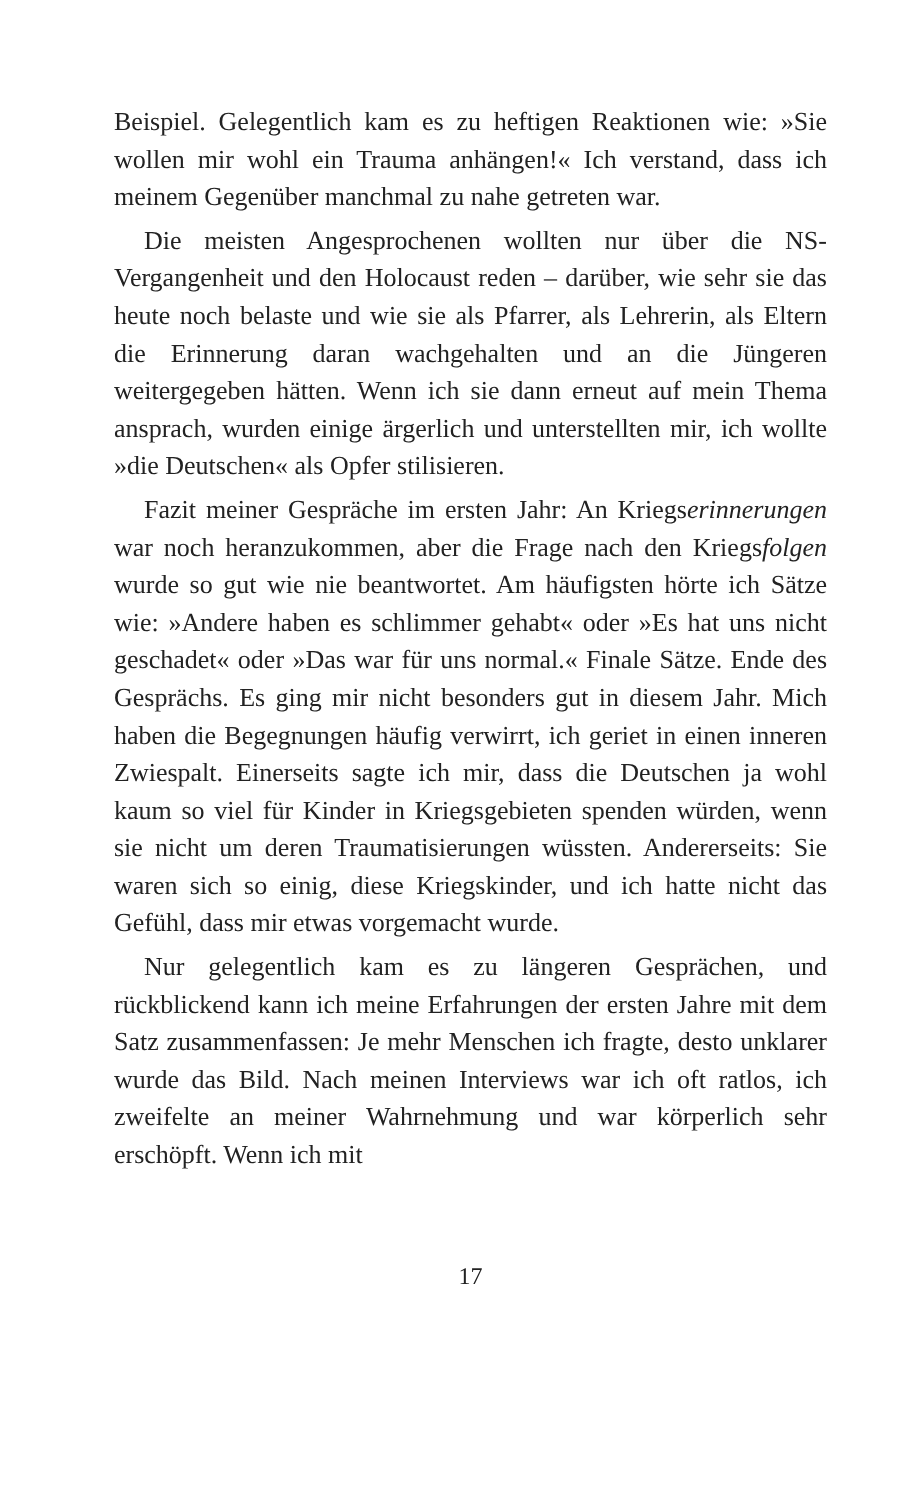Beispiel. Gelegentlich kam es zu heftigen Reaktionen wie: »Sie wollen mir wohl ein Trauma anhängen!« Ich verstand, dass ich meinem Gegenüber manchmal zu nahe getreten war.
Die meisten Angesprochenen wollten nur über die NS-Vergangenheit und den Holocaust reden – darüber, wie sehr sie das heute noch belaste und wie sie als Pfarrer, als Lehrerin, als Eltern die Erinnerung daran wachgehalten und an die Jüngeren weitergegeben hätten. Wenn ich sie dann erneut auf mein Thema ansprach, wurden einige ärgerlich und unterstellten mir, ich wollte »die Deutschen« als Opfer stilisieren.
Fazit meiner Gespräche im ersten Jahr: An Kriegserinnerungen war noch heranzukommen, aber die Frage nach den Kriegsfolgen wurde so gut wie nie beantwortet. Am häufigsten hörte ich Sätze wie: »Andere haben es schlimmer gehabt« oder »Es hat uns nicht geschadet« oder »Das war für uns normal.« Finale Sätze. Ende des Gesprächs. Es ging mir nicht besonders gut in diesem Jahr. Mich haben die Begegnungen häufig verwirrt, ich geriet in einen inneren Zwiespalt. Einerseits sagte ich mir, dass die Deutschen ja wohl kaum so viel für Kinder in Kriegsgebieten spenden würden, wenn sie nicht um deren Traumatisierungen wüssten. Andererseits: Sie waren sich so einig, diese Kriegskinder, und ich hatte nicht das Gefühl, dass mir etwas vorgemacht wurde.
Nur gelegentlich kam es zu längeren Gesprächen, und rückblickend kann ich meine Erfahrungen der ersten Jahre mit dem Satz zusammenfassen: Je mehr Menschen ich fragte, desto unklarer wurde das Bild. Nach meinen Interviews war ich oft ratlos, ich zweifelte an meiner Wahrnehmung und war körperlich sehr erschöpft. Wenn ich mit
17